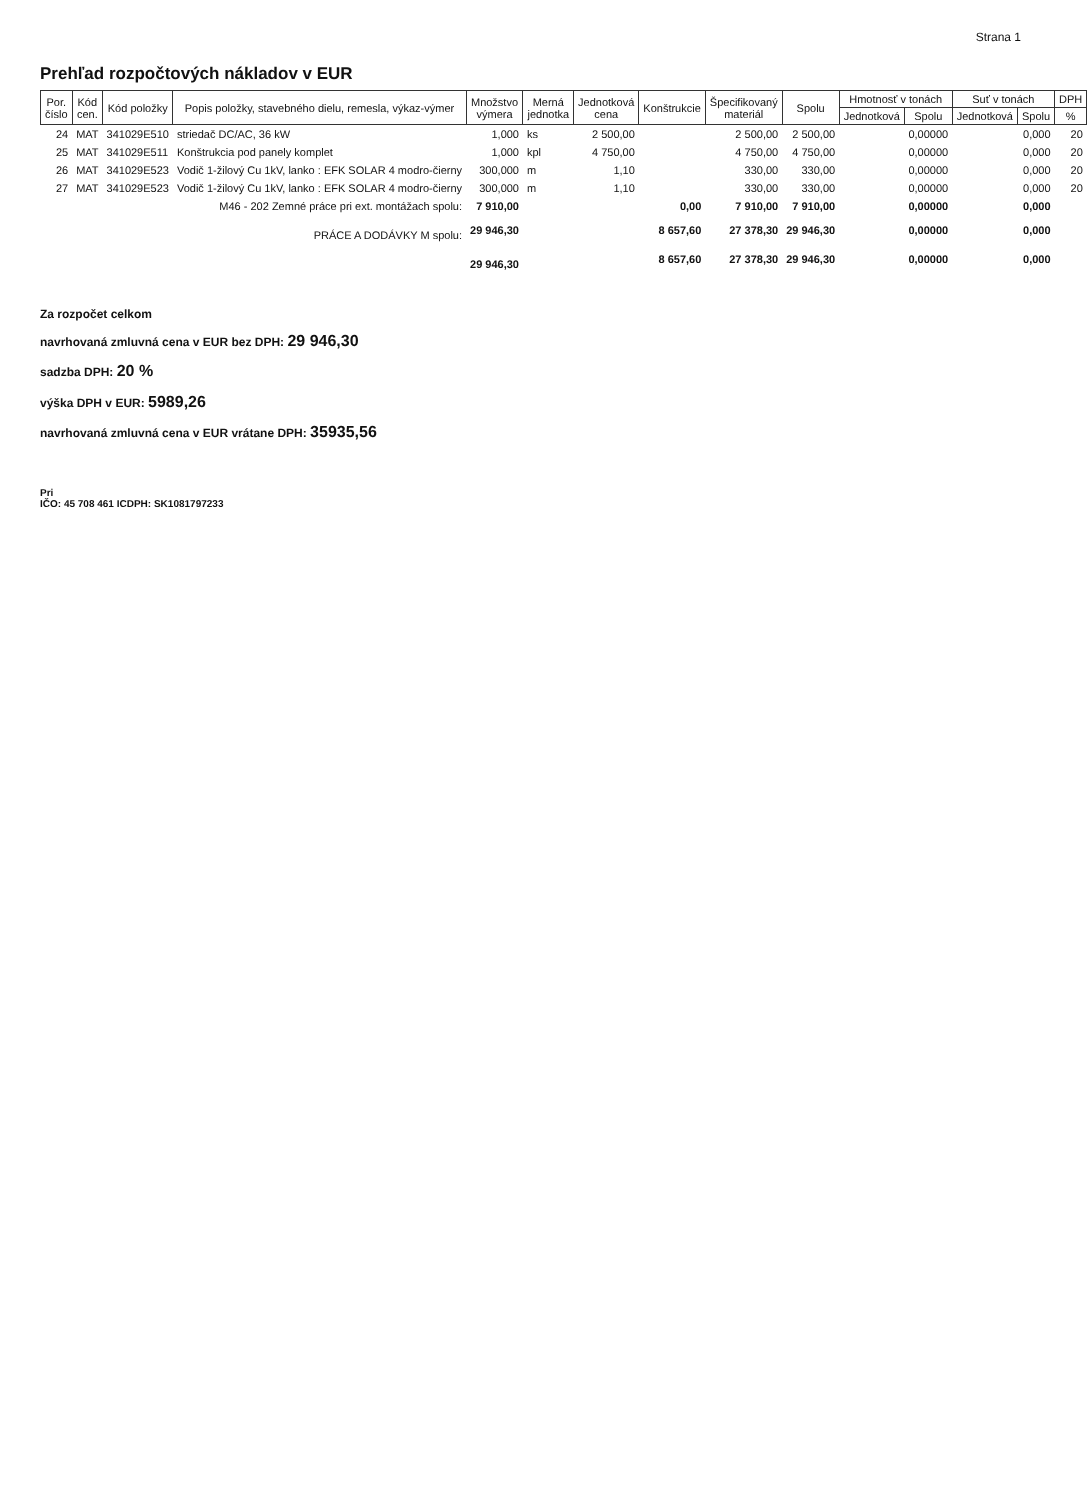Strana 1
Prehľad rozpočtových nákladov v EUR
| Por. číslo | Kód cen. | Kód položky | Popis položky, stavebného dielu, remesla, výkaz-výmer | Množstvo výmera | Merná jednotka | Jednotková cena | Konštrukcie | Špecifikovaný materiál | Spolu | Hmotnosť v tonách | | Suť v tonách | | DPH |
| --- | --- | --- | --- | --- | --- | --- | --- | --- | --- | --- | --- | --- | --- | --- |
| | | | | | | | | | | Jednotková | Spolu | Jednotková | Spolu | % |
| 24 | MAT | 341029E510 | striedač DC/AC, 36 kW | 1,000 | ks | 2 500,00 | | 2 500,00 | 2 500,00 | | 0,00000 | | 0,000 | 20 |
| 25 | MAT | 341029E511 | Konštrukcia pod panely komplet | 1,000 | kpl | 4 750,00 | | 4 750,00 | 4 750,00 | | 0,00000 | | 0,000 | 20 |
| 26 | MAT | 341029E523 | Vodič 1-žilový Cu 1kV, lanko : EFK SOLAR 4 modro-čierny | 300,000 | m | 1,10 | | 330,00 | 330,00 | | 0,00000 | | 0,000 | 20 |
| 27 | MAT | 341029E523 | Vodič 1-žilový Cu 1kV, lanko : EFK SOLAR 4 modro-čierny | 300,000 | m | 1,10 | | 330,00 | 330,00 | | 0,00000 | | 0,000 | 20 |
| | | | M46 - 202 Zemné práce pri ext. montážach spolu: | 7 910,00 | | | 0,00 | 7 910,00 | 7 910,00 | | 0,00000 | | 0,000 | |
| PRÁCE A DODÁVKY M spolu: | | | | 29 946,30 | | | 8 657,60 | 27 378,30 | 29 946,30 | | 0,00000 | | 0,000 | |
| | | | | 29 946,30 | | | 8 657,60 | 27 378,30 | 29 946,30 | | 0,00000 | | 0,000 | |
Za rozpočet celkom
navrhovaná zmluvná cena v EUR bez DPH: 29 946,30
sadzba DPH: 20 %
výška DPH v EUR: 5989,26
navrhovaná zmluvná cena v EUR vrátane DPH: 35935,56
Pri
IČO: 45 708 461 ICDPH: SK1081797233